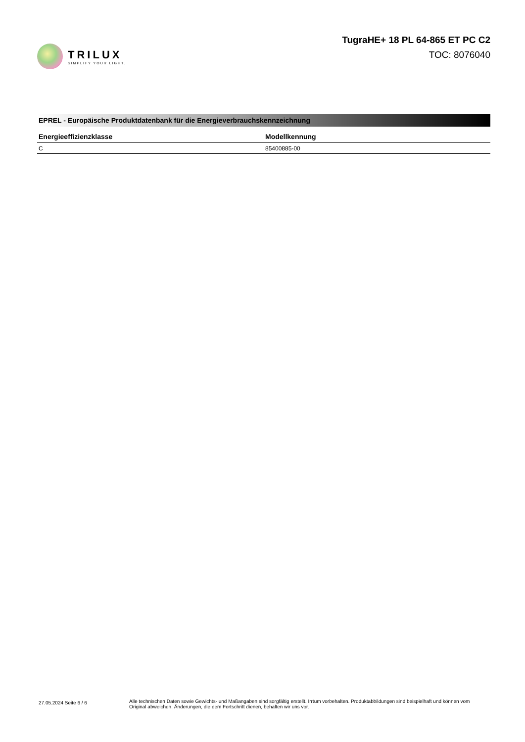TRILUX
SIMPLIFY YOUR LIGHT.
TugraHE+ 18 PL 64-865 ET PC C2
TOC: 8076040
EPREL - Europäische Produktdatenbank für die Energieverbrauchskennzeichnung
| Energieeffizienzklasse | Modellkennung |
| --- | --- |
| C | 85400885-00 |
27.05.2024 Seite 6 / 6
Alle technischen Daten sowie Gewichts- und Maßangaben sind sorgfältig erstellt. Irrtum vorbehalten. Produktabbildungen sind beispielhaft und können vom Original abweichen. Änderungen, die dem Fortschritt dienen, behalten wir uns vor.